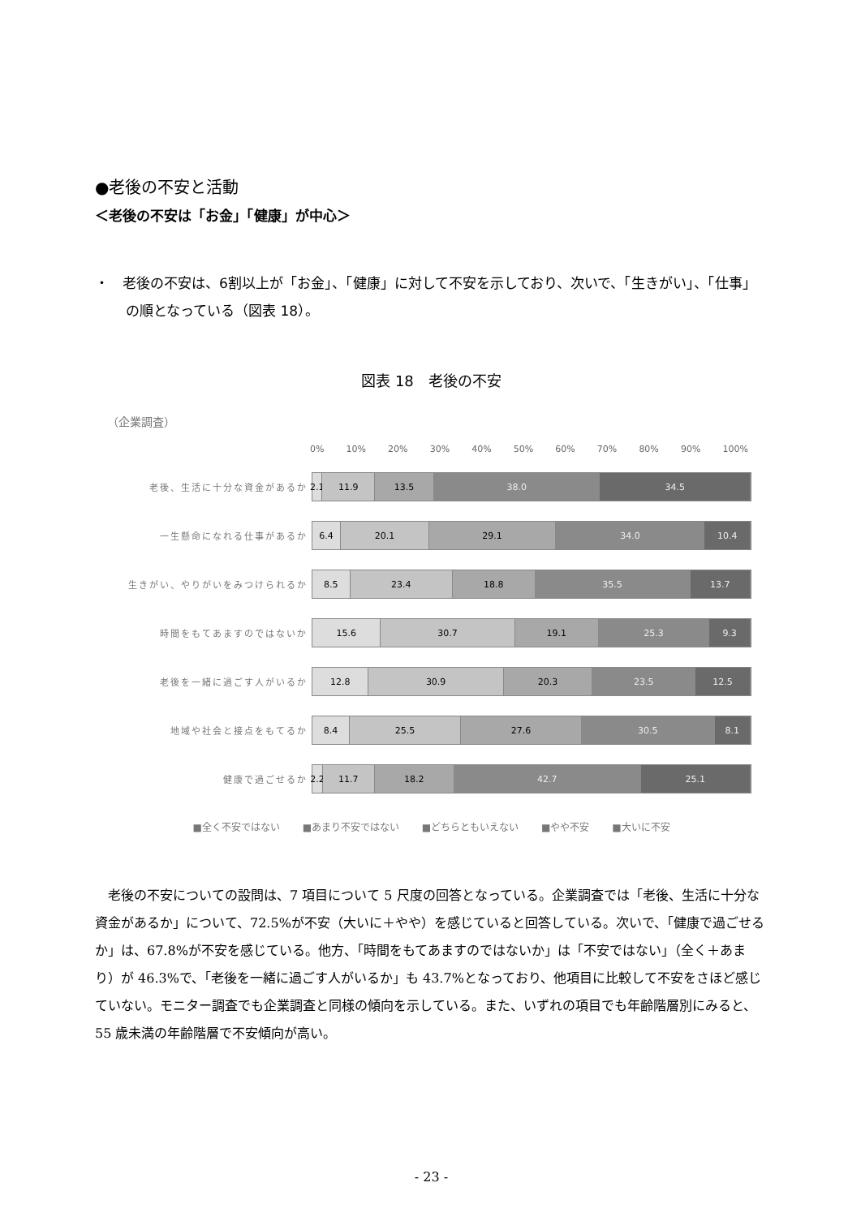●老後の不安と活動
＜老後の不安は「お金」「健康」が中心＞
・　老後の不安は、6割以上が「お金」、「健康」に対して不安を示しており、次いで、「生きがい」、「仕事」の順となっている（図表 18）。
図表 18　老後の不安
（企業調査）
0% 10% 20% 30% 40% 50% 60% 70% 80% 90% 100%
老後、生活に十分な資金があるか
2.1 11.9 13.5 38.0 34.5
一生懸命になれる仕事があるか
6.4 20.1 29.1 34.0 10.4
生きがい、やりがいをみつけられるか
8.5 23.4 18.8 35.5 13.7
時間をもてあますのではないか
15.6 30.7 19.1 25.3 9.3
老後を一緒に過ごす人がいるか
12.8 30.9 20.3 23.5 12.5
地域や社会と接点をもてるか
8.4 25.5 27.6 30.5 8.1
健康で過ごせるか
2.2 11.7 18.2 42.7 25.1
■全く不安ではない ■あまり不安ではない ■どちらともいえない ■やや不安 ■大いに不安
老後の不安についての設問は、7 項目について 5 尺度の回答となっている。企業調査では「老後、生活に十分な資金があるか」について、72.5%が不安（大いに＋やや）を感じていると回答している。次いで、「健康で過ごせるか」は、67.8%が不安を感じている。他方、「時間をもてあますのではないか」は「不安ではない」（全く＋あまり）が 46.3%で、「老後を一緒に過ごす人がいるか」も 43.7%となっており、他項目に比較して不安をさほど感じていない。モニター調査でも企業調査と同様の傾向を示している。また、いずれの項目でも年齢階層別にみると、55 歳未満の年齢階層で不安傾向が高い。
- 23 -